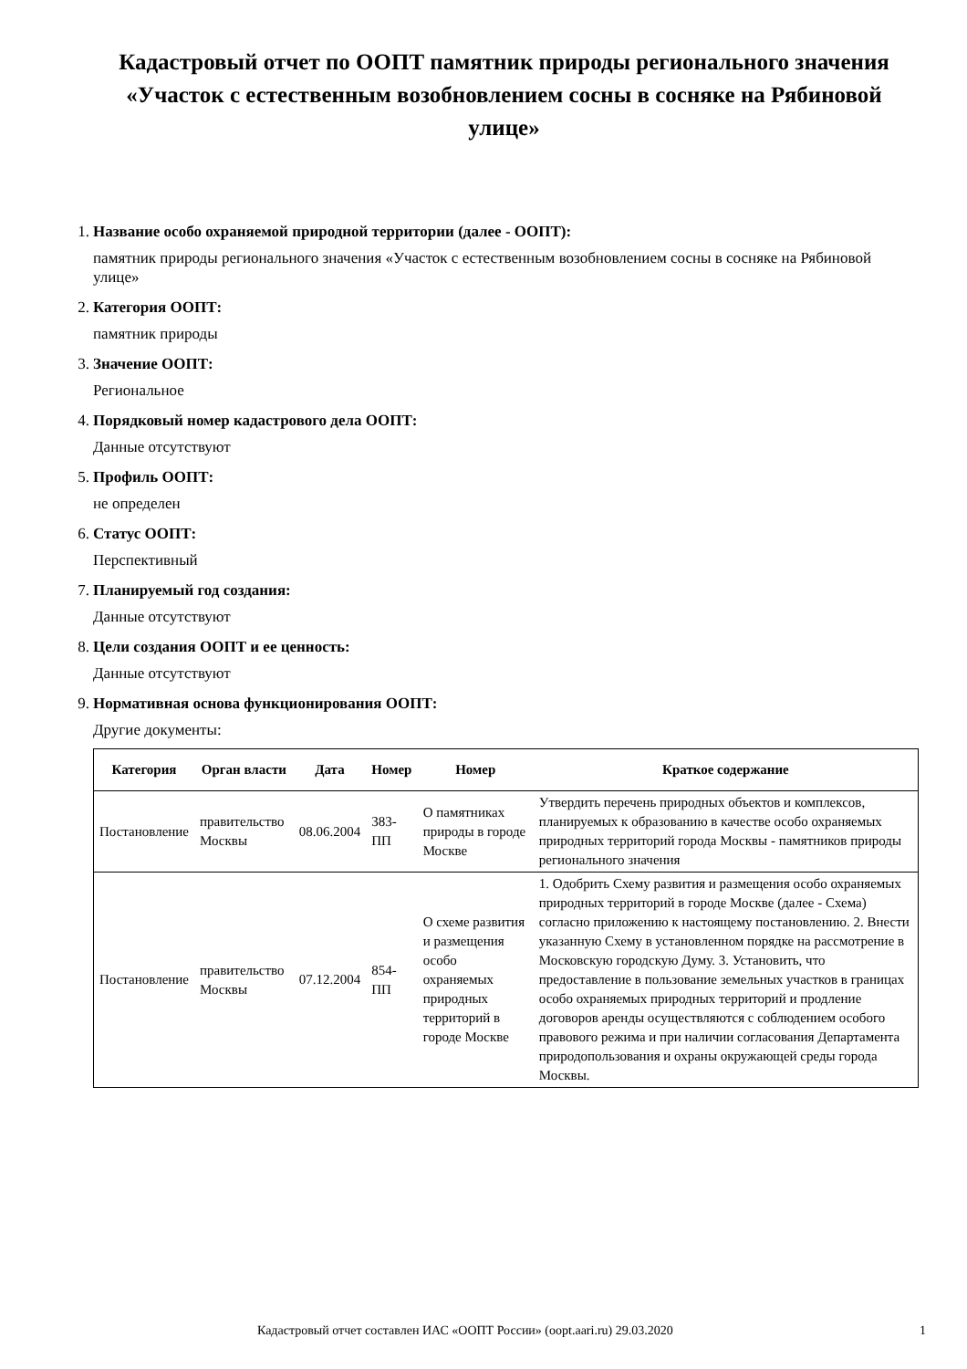Кадастровый отчет по ООПТ памятник природы регионального значения «Участок с естественным возобновлением сосны в сосняке на Рябиновой улице»
1. Название особо охраняемой природной территории (далее - ООПТ):
памятник природы регионального значения «Участок с естественным возобновлением сосны в сосняке на Рябиновой улице»
2. Категория ООПТ:
памятник природы
3. Значение ООПТ:
Региональное
4. Порядковый номер кадастрового дела ООПТ:
Данные отсутствуют
5. Профиль ООПТ:
не определен
6. Статус ООПТ:
Перспективный
7. Планируемый год создания:
Данные отсутствуют
8. Цели создания ООПТ и ее ценность:
Данные отсутствуют
9. Нормативная основа функционирования ООПТ:
Другие документы:
| Категория | Орган власти | Дата | Номер | Номер | Краткое содержание |
| --- | --- | --- | --- | --- | --- |
| Постановление | правительство Москвы | 08.06.2004 | 383-ПП | О памятниках природы в городе Москве | Утвердить перечень природных объектов и комплексов, планируемых к образованию в качестве особо охраняемых природных территорий города Москвы - памятников природы регионального значения |
| Постановление | правительство Москвы | 07.12.2004 | 854-ПП | О схеме развития и размещения особо охраняемых природных территорий в городе Москве | 1. Одобрить Схему развития и размещения особо охраняемых природных территорий в городе Москве (далее - Схема) согласно приложению к настоящему постановлению. 2. Внести указанную Схему в установленном порядке на рассмотрение в Московскую городскую Думу. 3. Установить, что предоставление в пользование земельных участков в границах особо охраняемых природных территорий и продление договоров аренды осуществляются с соблюдением особого правового режима и при наличии согласования Департамента природопользования и охраны окружающей среды города Москвы. |
Кадастровый отчет составлен ИАС «ООПТ России» (oopt.aari.ru) 29.03.2020 1